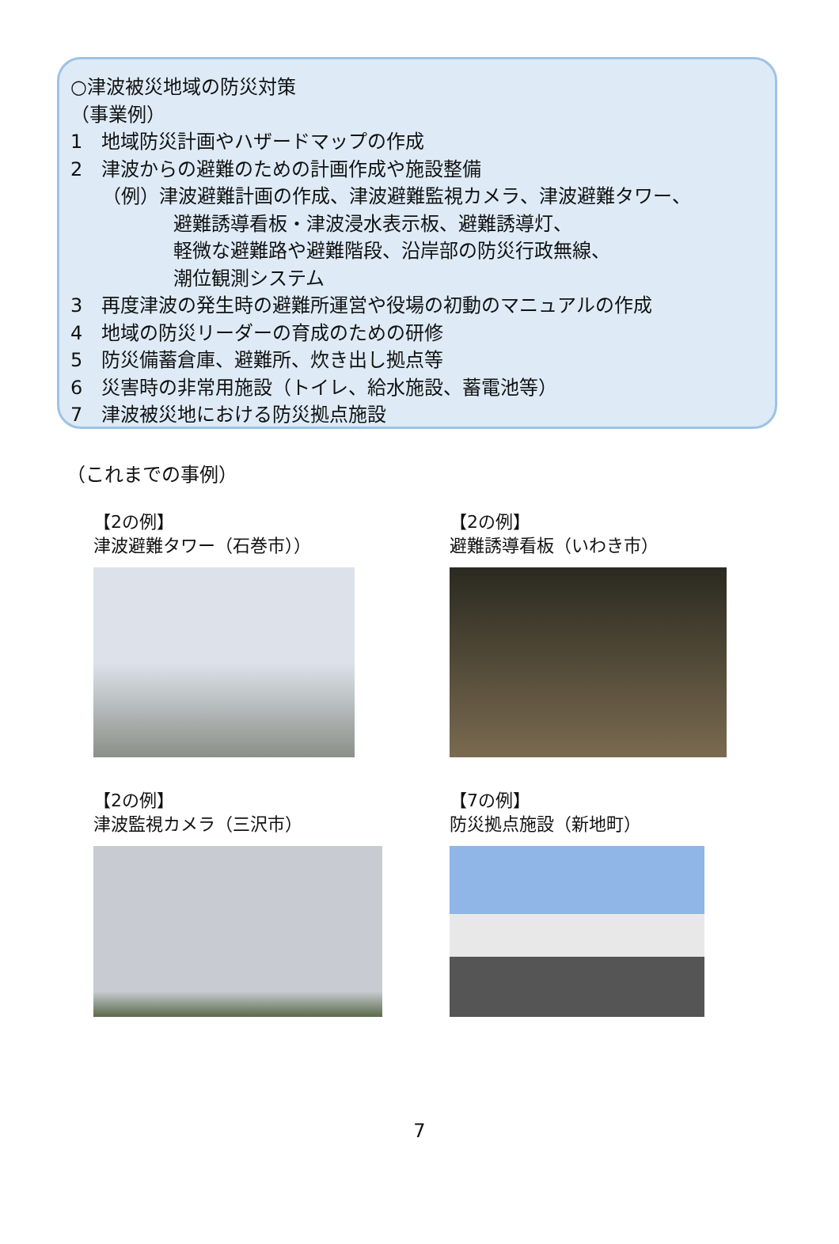○津波被災地域の防災対策
（事業例）
1　地域防災計画やハザードマップの作成
2　津波からの避難のための計画作成や施設整備
（例）津波避難計画の作成、津波避難監視カメラ、津波避難タワー、
避難誘導看板・津波浸水表示板、避難誘導灯、
軽微な避難路や避難階段、沿岸部の防災行政無線、
潮位観測システム
3　再度津波の発生時の避難所運営や役場の初動のマニュアルの作成
4　地域の防災リーダーの育成のための研修
5　防災備蓄倉庫、避難所、炊き出し拠点等
6　災害時の非常用施設（トイレ、給水施設、蓄電池等）
7　津波被災地における防災拠点施設
（これまでの事例）
【2の例】
津波避難タワー（石巻市））
【2の例】
避難誘導看板（いわき市）
【2の例】
津波監視カメラ（三沢市）
【7の例】
防災拠点施設（新地町）
7